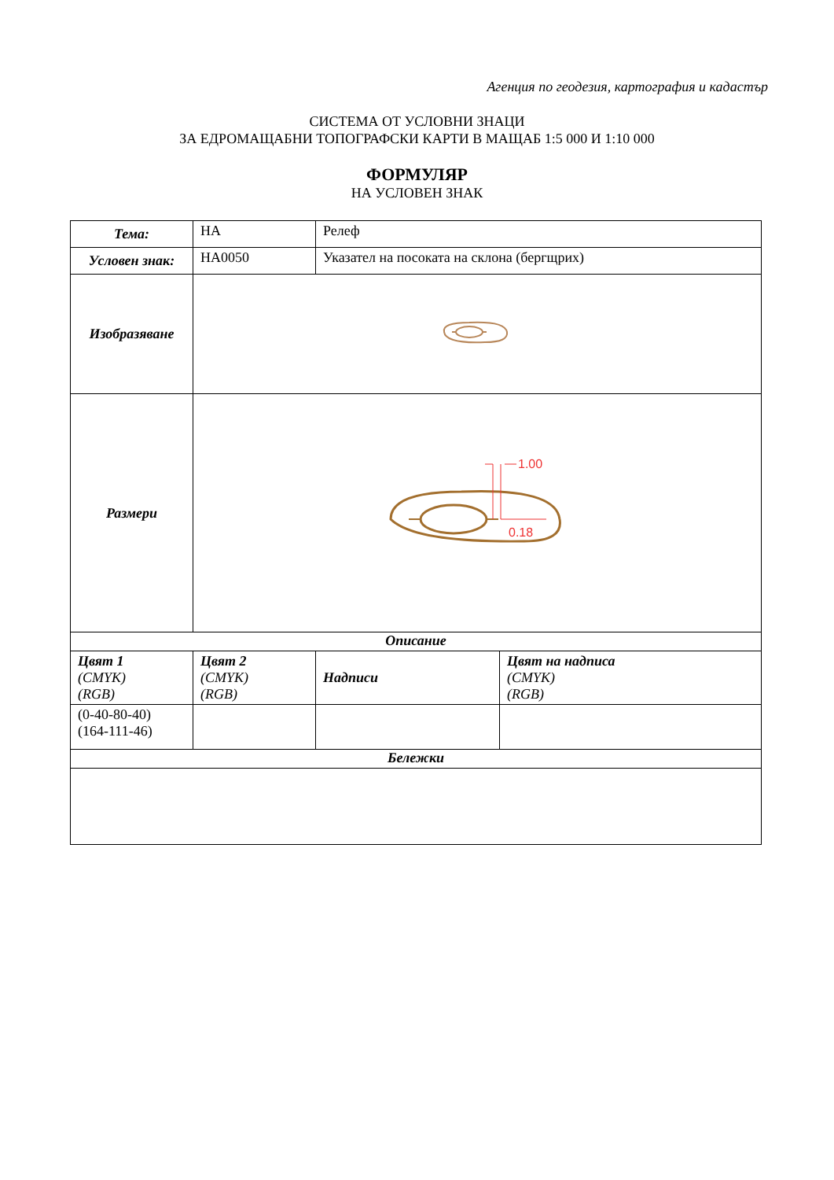Агенция по геодезия, картография и кадастър
СИСТЕМА ОТ УСЛОВНИ ЗНАЦИ
ЗА ЕДРОМАЩАБНИ ТОПОГРАФСКИ КАРТИ В МАЩАБ 1:5 000 И 1:10 000
ФОРМУЛЯР
НА УСЛОВЕН ЗНАК
| Тема: | НА | Релеф | |
| Условен знак: | НА0050 | Указател на посоката на склона (бергщрих) | |
| Изобразяване | | | |
| Размери | 1.00 0.18 | | |
| Описание | | | |
| Цвят 1 (CMYK) (RGB) | Цвят 2 (CMYK) (RGB) | Надписи | Цвят на надписа (CMYK) (RGB) |
| (0-40-80-40) (164-111-46) | | | |
| Бележки | | | |